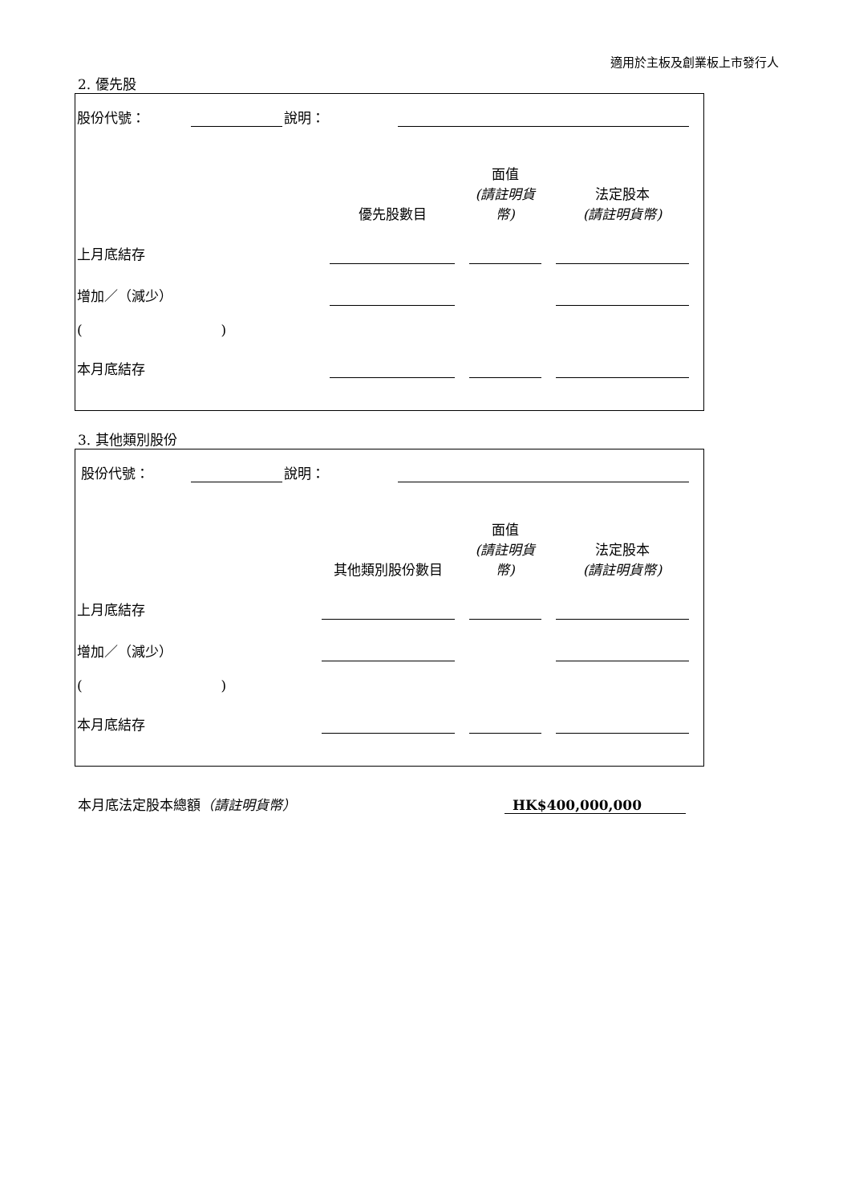適用於主板及創業板上市發行人
2. 優先股
| 股份代號： | | 說明： | | |
| | 優先股數目 | | 面值 (請註明貨幣) | | 法定股本 (請註明貨幣) | |
| 上月底結存 | | | | | | |
| 增加／（減少） | | | | | | |
| ( ) | | | | | | |
| 本月底結存 | | | | | | |
3. 其他類別股份
| 股份代號： | | 說明： | | |
| | 其他類別股份數目 | | 面值 (請註明貨幣) | | 法定股本 (請註明貨幣) | |
| 上月底結存 | | | | | | |
| 增加／（減少） | | | | | | |
| ( ) | | | | | | |
| 本月底結存 | | | | | | |
| 本月底法定股本總額 （請註明貨幣） | HK$400,000,000 |